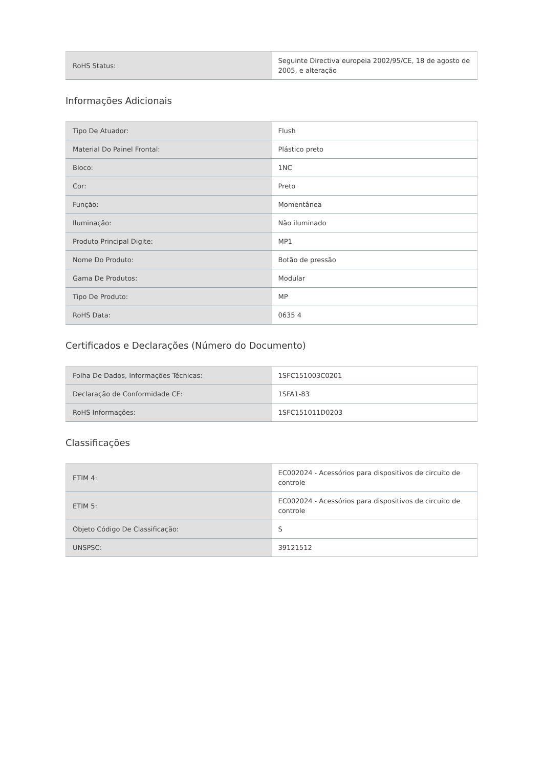| RoHS Status: | Seguinte Directiva europeia 2002/95/CE, 18 de agosto de 2005, e alteração |
Informações Adicionais
| Tipo De Atuador: | Flush |
| Material Do Painel Frontal: | Plástico preto |
| Bloco: | 1NC |
| Cor: | Preto |
| Função: | Momentânea |
| Iluminação: | Não iluminado |
| Produto Principal Digite: | MP1 |
| Nome Do Produto: | Botão de pressão |
| Gama De Produtos: | Modular |
| Tipo De Produto: | MP |
| RoHS Data: | 0635 4 |
Certificados e Declarações (Número do Documento)
| Folha De Dados, Informações Técnicas: | 1SFC151003C0201 |
| Declaração de Conformidade CE: | 1SFA1-83 |
| RoHS Informações: | 1SFC151011D0203 |
Classificações
| ETIM 4: | EC002024 - Acessórios para dispositivos de circuito de controle |
| ETIM 5: | EC002024 - Acessórios para dispositivos de circuito de controle |
| Objeto Código De Classificação: | S |
| UNSPSC: | 39121512 |